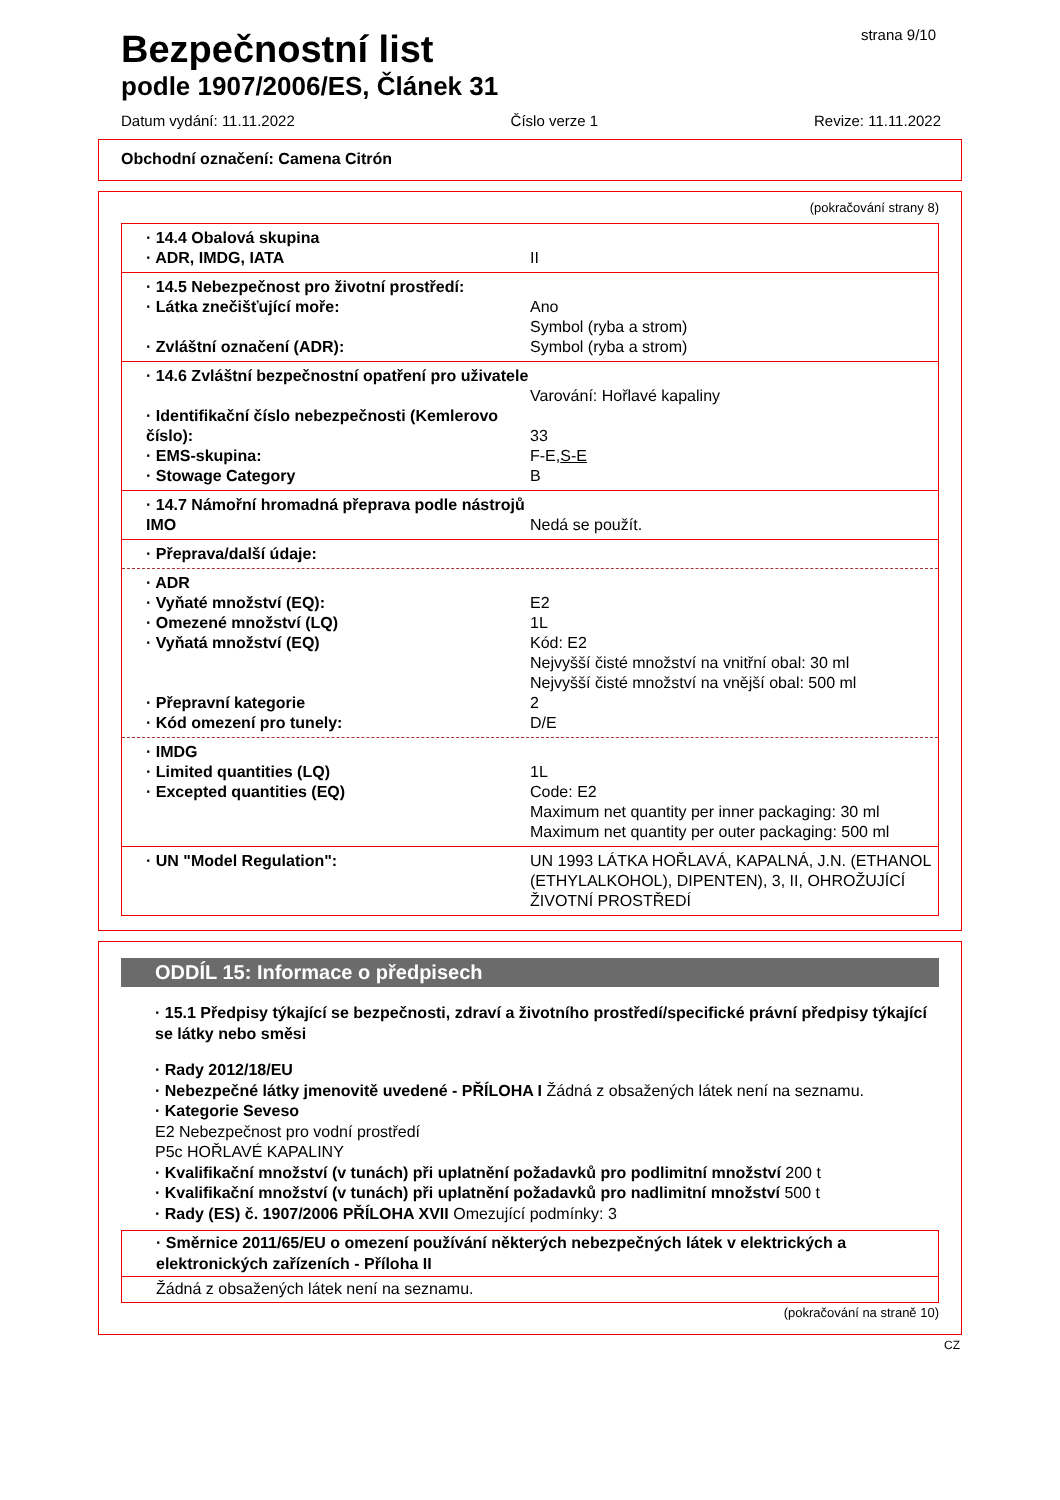Bezpečnostní list
podle 1907/2006/ES, Článek 31
strana 9/10
Datum vydání: 11.11.2022 Číslo verze 1 Revize: 11.11.2022
Obchodní označení: Camena Citrón
(pokračování strany 8)
· 14.4 Obalová skupina
· ADR, IMDG, IATA II
· 14.5 Nebezpečnost pro životní prostředí:
· Látka znečišťující moře: Ano
Symbol (ryba a strom)
· Zvláštní označení (ADR): Symbol (ryba a strom)
· 14.6 Zvláštní bezpečnostní opatření pro uživatele
Varování: Hořlavé kapaliny
· Identifikační číslo nebezpečnosti (Kemlerovo číslo):
33
· EMS-skupina: F-E,S-E
· Stowage Category B
· 14.7 Námořní hromadná přeprava podle nástrojů IMO
Nedá se použít.
· Přeprava/další údaje:
· ADR
· Vyňaté množství (EQ): E2
· Omezené množství (LQ) 1L
· Vyňatá množství (EQ) Kód: E2
Nejvyšší čisté množství na vnitřní obal: 30 ml
Nejvyšší čisté množství na vnější obal: 500 ml
· Přepravní kategorie 2
· Kód omezení pro tunely: D/E
· IMDG
· Limited quantities (LQ) 1L
· Excepted quantities (EQ) Code: E2
Maximum net quantity per inner packaging: 30 ml
Maximum net quantity per outer packaging: 500 ml
· UN "Model Regulation": UN 1993 LÁTKA HOŘLAVÁ, KAPALNÁ, J.N. (ETHANOL (ETHYLALKOHOL), DIPENTEN), 3, II, OHROŽUJÍCÍ ŽIVOTNÍ PROSTŘEDÍ
ODDÍL 15: Informace o předpisech
· 15.1 Předpisy týkající se bezpečnosti, zdraví a životního prostředí/specifické právní předpisy týkající se látky nebo směsi
· Rady 2012/18/EU
· Nebezpečné látky jmenovitě uvedené - PŘÍLOHA I Žádná z obsažených látek není na seznamu.
· Kategorie Seveso
E2 Nebezpečnost pro vodní prostředí
P5c HOŘLAVÉ KAPALINY
· Kvalifikační množství (v tunách) při uplatnění požadavků pro podlimitní množství 200 t
· Kvalifikační množství (v tunách) při uplatnění požadavků pro nadlimitní množství 500 t
· Rady (ES) č. 1907/2006 PŘÍLOHA XVII Omezující podmínky: 3
· Směrnice 2011/65/EU o omezení používání některých nebezpečných látek v elektrických a elektronických zařízeních - Příloha II
Žádná z obsažených látek není na seznamu.
(pokračování na straně 10)
CZ